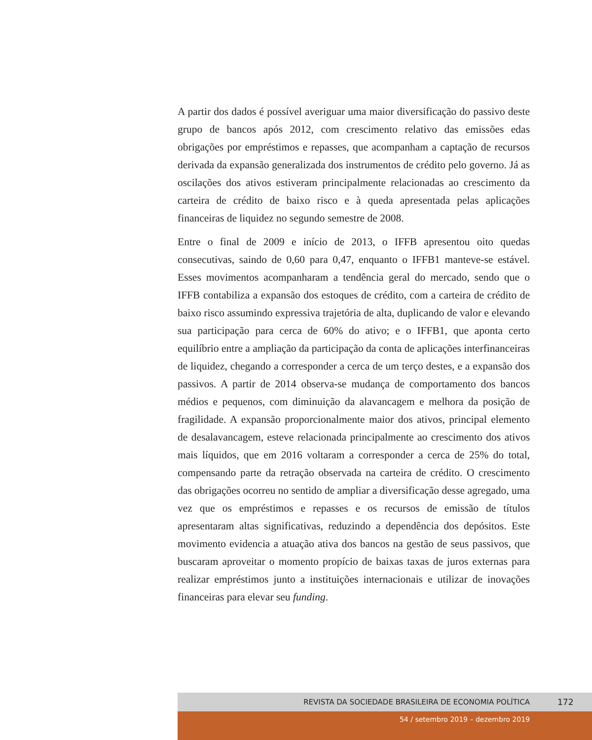A partir dos dados é possível averiguar uma maior diversificação do passivo deste grupo de bancos após 2012, com crescimento relativo das emissões edas obrigações por empréstimos e repasses, que acompanham a captação de recursos derivada da expansão generalizada dos instrumentos de crédito pelo governo. Já as oscilações dos ativos estiveram principalmente relacionadas ao crescimento da carteira de crédito de baixo risco e à queda apresentada pelas aplicações financeiras de liquidez no segundo semestre de 2008.
Entre o final de 2009 e início de 2013, o IFFB apresentou oito quedas consecutivas, saindo de 0,60 para 0,47, enquanto o IFFB1 manteve-se estável. Esses movimentos acompanharam a tendência geral do mercado, sendo que o IFFB contabiliza a expansão dos estoques de crédito, com a carteira de crédito de baixo risco assumindo expressiva trajetória de alta, duplicando de valor e elevando sua participação para cerca de 60% do ativo; e o IFFB1, que aponta certo equilíbrio entre a ampliação da participação da conta de aplicações interfinanceiras de liquidez, chegando a corresponder a cerca de um terço destes, e a expansão dos passivos. A partir de 2014 observa-se mudança de comportamento dos bancos médios e pequenos, com diminuição da alavancagem e melhora da posição de fragilidade. A expansão proporcionalmente maior dos ativos, principal elemento de desalavancagem, esteve relacionada principalmente ao crescimento dos ativos mais líquidos, que em 2016 voltaram a corresponder a cerca de 25% do total, compensando parte da retração observada na carteira de crédito. O crescimento das obrigações ocorreu no sentido de ampliar a diversificação desse agregado, uma vez que os empréstimos e repasses e os recursos de emissão de títulos apresentaram altas significativas, reduzindo a dependência dos depósitos. Este movimento evidencia a atuação ativa dos bancos na gestão de seus passivos, que buscaram aproveitar o momento propício de baixas taxas de juros externas para realizar empréstimos junto a instituições internacionais e utilizar de inovações financeiras para elevar seu funding.
REVISTA DA SOCIEDADE BRASILEIRA DE ECONOMIA POLÍTICA 172
54 / setembro 2019 – dezembro 2019